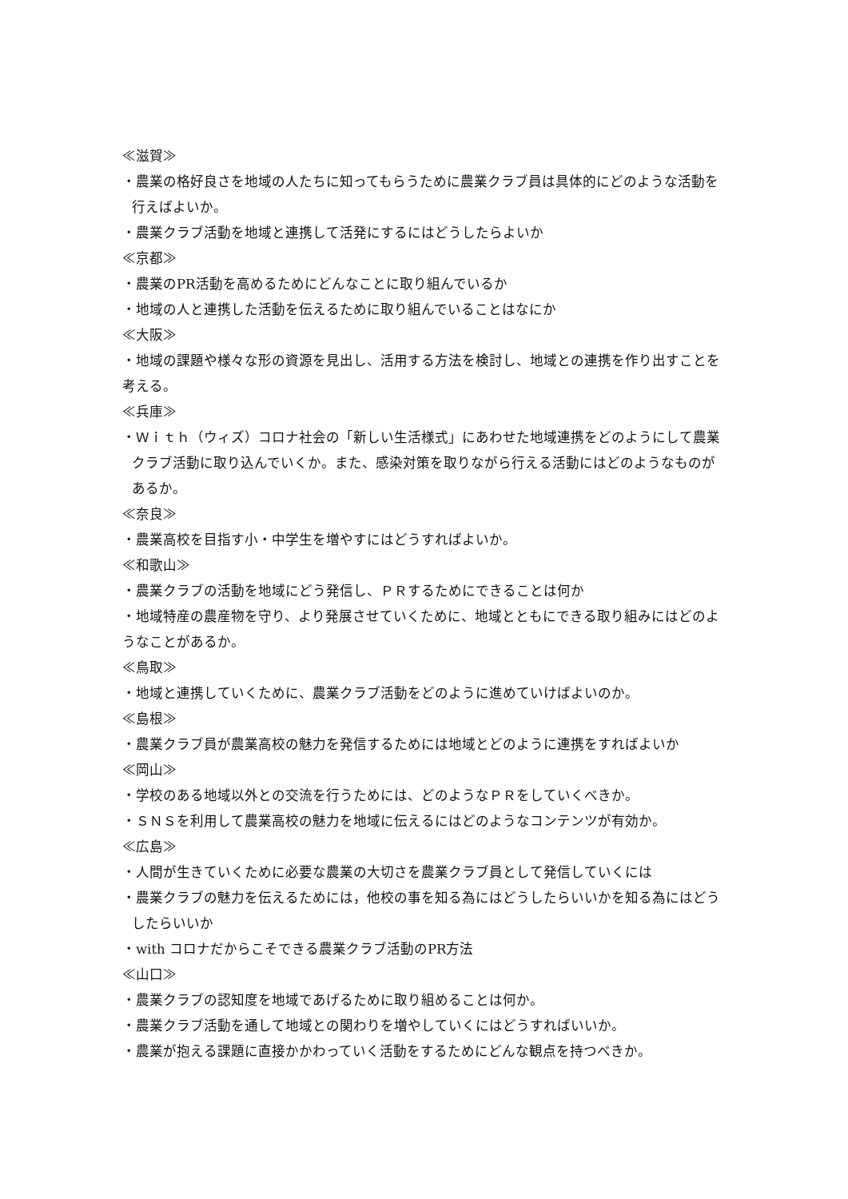≪滋賀≫
・農業の格好良さを地域の人たちに知ってもらうために農業クラブ員は具体的にどのような活動を行えばよいか。
・農業クラブ活動を地域と連携して活発にするにはどうしたらよいか
≪京都≫
・農業のPR活動を高めるためにどんなことに取り組んでいるか
・地域の人と連携した活動を伝えるために取り組んでいることはなにか
≪大阪≫
・地域の課題や様々な形の資源を見出し、活用する方法を検討し、地域との連携を作り出すことを考える。
≪兵庫≫
・Ｗｉｔｈ（ウィズ）コロナ社会の「新しい生活様式」にあわせた地域連携をどのようにして農業クラブ活動に取り込んでいくか。また、感染対策を取りながら行える活動にはどのようなものがあるか。
≪奈良≫
・農業高校を目指す小・中学生を増やすにはどうすればよいか。
≪和歌山≫
・農業クラブの活動を地域にどう発信し、ＰＲするためにできることは何か
・地域特産の農産物を守り、より発展させていくために、地域とともにできる取り組みにはどのようなことがあるか。
≪鳥取≫
・地域と連携していくために、農業クラブ活動をどのように進めていけばよいのか。
≪島根≫
・農業クラブ員が農業高校の魅力を発信するためには地域とどのように連携をすればよいか
≪岡山≫
・学校のある地域以外との交流を行うためには、どのようなＰＲをしていくべきか。
・ＳＮＳを利用して農業高校の魅力を地域に伝えるにはどのようなコンテンツが有効か。
≪広島≫
・人間が生きていくために必要な農業の大切さを農業クラブ員として発信していくには
・農業クラブの魅力を伝えるためには，他校の事を知る為にはどうしたらいいかを知る為にはどうしたらいいか
・with コロナだからこそできる農業クラブ活動のPR方法
≪山口≫
・農業クラブの認知度を地域であげるために取り組めることは何か。
・農業クラブ活動を通して地域との関わりを増やしていくにはどうすればいいか。
・農業が抱える課題に直接かかわっていく活動をするためにどんな観点を持つべきか。